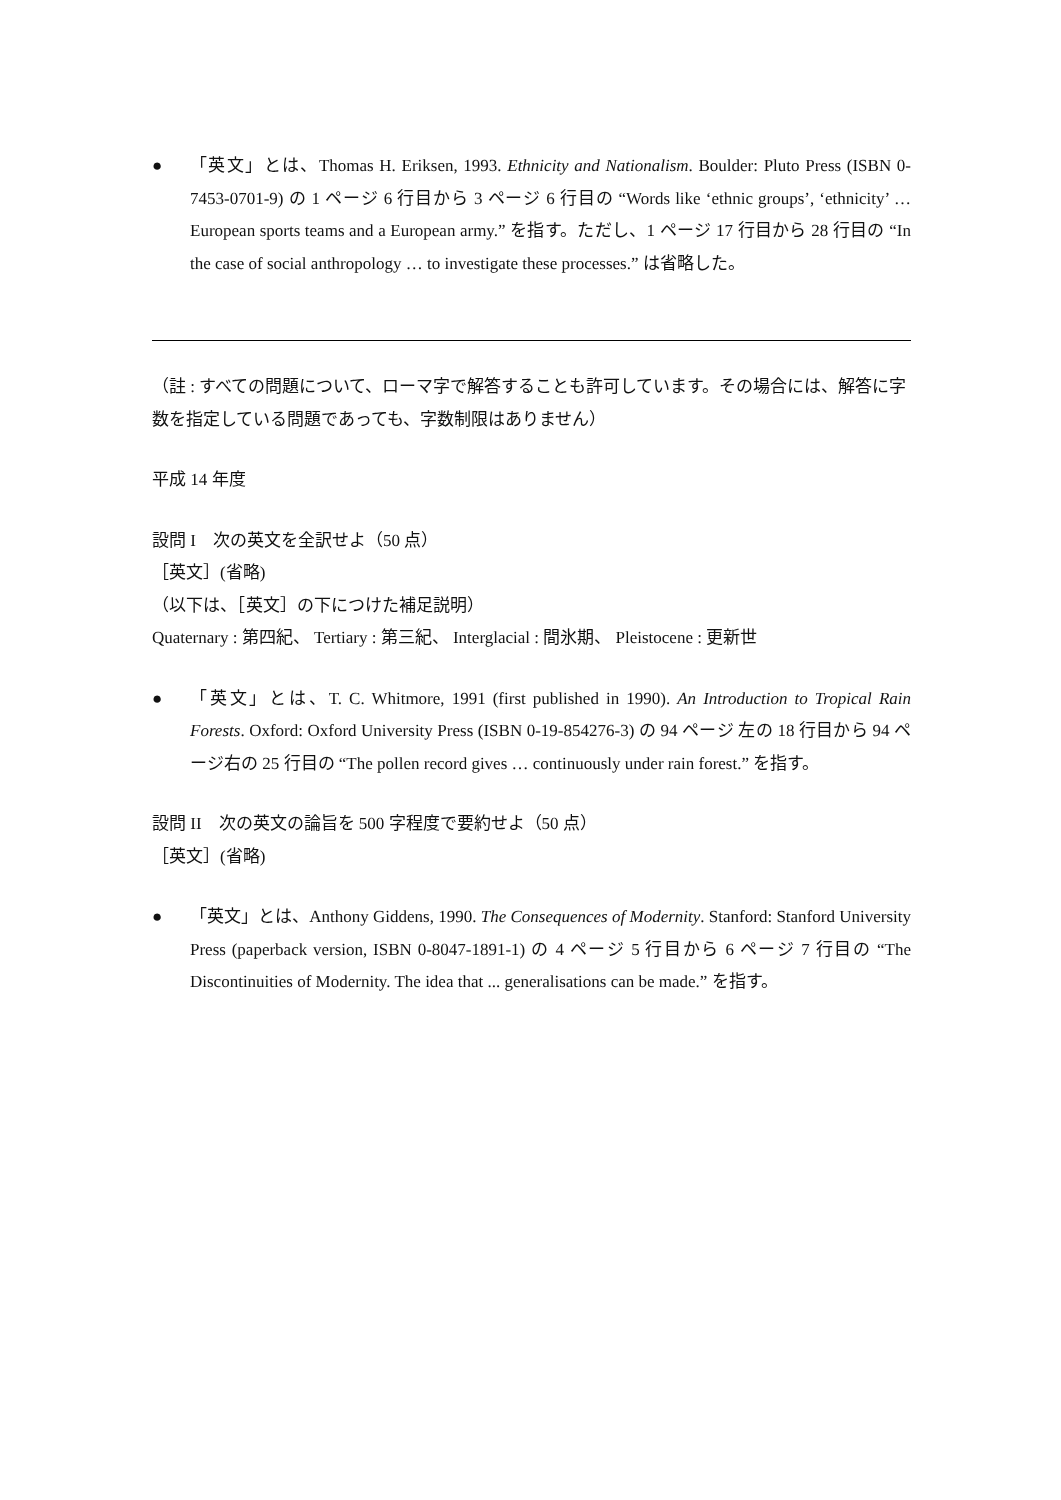● 「英文」とは、Thomas H. Eriksen, 1993. Ethnicity and Nationalism. Boulder: Pluto Press (ISBN 0-7453-0701-9) の 1 ページ 6 行目から 3 ページ 6 行目の “Words like ‘ethnic groups’, ‘ethnicity’ … European sports teams and a European army.” を指す。ただし、1 ページ 17 行目から 28 行目の “In the case of social anthropology … to investigate these processes.” は省略した。
（註 : すべての問題について、ローマ字で解答することも許可しています。その場合には、解答に字数を指定している問題であっても、字数制限はありません）
平成 14 年度
設問 I　次の英文を全訳せよ（50 点）
［英文］(省略)
（以下は、［英文］の下につけた補足説明）
Quaternary : 第四紀、 Tertiary : 第三紀、 Interglacial : 間氷期、 Pleistocene : 更新世
● 「英文」とは、T. C. Whitmore, 1991 (first published in 1990). An Introduction to Tropical Rain Forests. Oxford: Oxford University Press (ISBN 0-19-854276-3) の 94 ページ 左の 18 行目から 94 ページ右の 25 行目の “The pollen record gives … continuously under rain forest.” を指す。
設問 II　次の英文の論旨を 500 字程度で要約せよ（50 点）
［英文］(省略)
● 「英文」とは、Anthony Giddens, 1990. The Consequences of Modernity. Stanford: Stanford University Press (paperback version, ISBN 0-8047-1891-1) の 4 ページ 5 行目から 6 ページ 7 行目の “The Discontinuities of Modernity. The idea that ... generalisations can be made.” を指す。